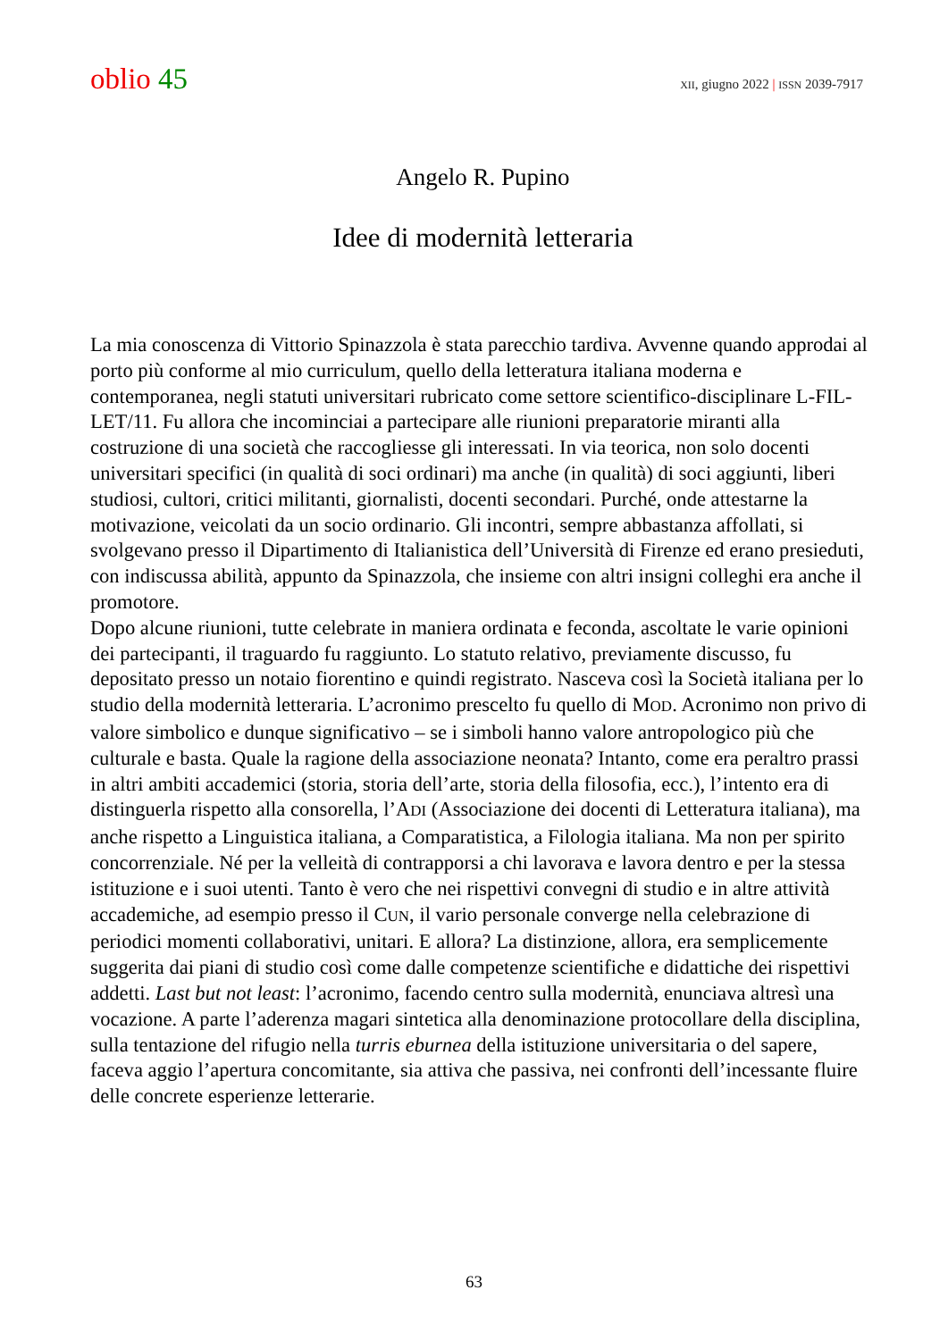oblio 45
XII, giugno 2022 | ISSN 2039-7917
Angelo R. Pupino
Idee di modernità letteraria
La mia conoscenza di Vittorio Spinazzola è stata parecchio tardiva. Avvenne quando approdai al porto più conforme al mio curriculum, quello della letteratura italiana moderna e contemporanea, negli statuti universitari rubricato come settore scientifico-disciplinare L-FIL-LET/11. Fu allora che incominciai a partecipare alle riunioni preparatorie miranti alla costruzione di una società che raccogliesse gli interessati. In via teorica, non solo docenti universitari specifici (in qualità di soci ordinari) ma anche (in qualità) di soci aggiunti, liberi studiosi, cultori, critici militanti, giornalisti, docenti secondari. Purché, onde attestarne la motivazione, veicolati da un socio ordinario. Gli incontri, sempre abbastanza affollati, si svolgevano presso il Dipartimento di Italianistica dell’Università di Firenze ed erano presieduti, con indiscussa abilità, appunto da Spinazzola, che insieme con altri insigni colleghi era anche il promotore.
Dopo alcune riunioni, tutte celebrate in maniera ordinata e feconda, ascoltate le varie opinioni dei partecipanti, il traguardo fu raggiunto. Lo statuto relativo, previamente discusso, fu depositato presso un notaio fiorentino e quindi registrato. Nasceva così la Società italiana per lo studio della modernità letteraria. L’acronimo prescelto fu quello di MOD. Acronimo non privo di valore simbolico e dunque significativo – se i simboli hanno valore antropologico più che culturale e basta. Quale la ragione della associazione neonata? Intanto, come era peraltro prassi in altri ambiti accademici (storia, storia dell’arte, storia della filosofia, ecc.), l’intento era di distinguerla rispetto alla consorella, l’ADI (Associazione dei docenti di Letteratura italiana), ma anche rispetto a Linguistica italiana, a Comparatistica, a Filologia italiana. Ma non per spirito concorrenziale. Né per la velleità di contrapporsi a chi lavorava e lavora dentro e per la stessa istituzione e i suoi utenti. Tanto è vero che nei rispettivi convegni di studio e in altre attività accademiche, ad esempio presso il CUN, il vario personale converge nella celebrazione di periodici momenti collaborativi, unitari. E allora? La distinzione, allora, era semplicemente suggerita dai piani di studio così come dalle competenze scientifiche e didattiche dei rispettivi addetti. Last but not least: l’acronimo, facendo centro sulla modernità, enunciava altresì una vocazione. A parte l’aderenza magari sintetica alla denominazione protocollare della disciplina, sulla tentazione del rifugio nella turris eburnea della istituzione universitaria o del sapere, faceva aggio l’apertura concomitante, sia attiva che passiva, nei confronti dell’incessante fluire delle concrete esperienze letterarie.
63